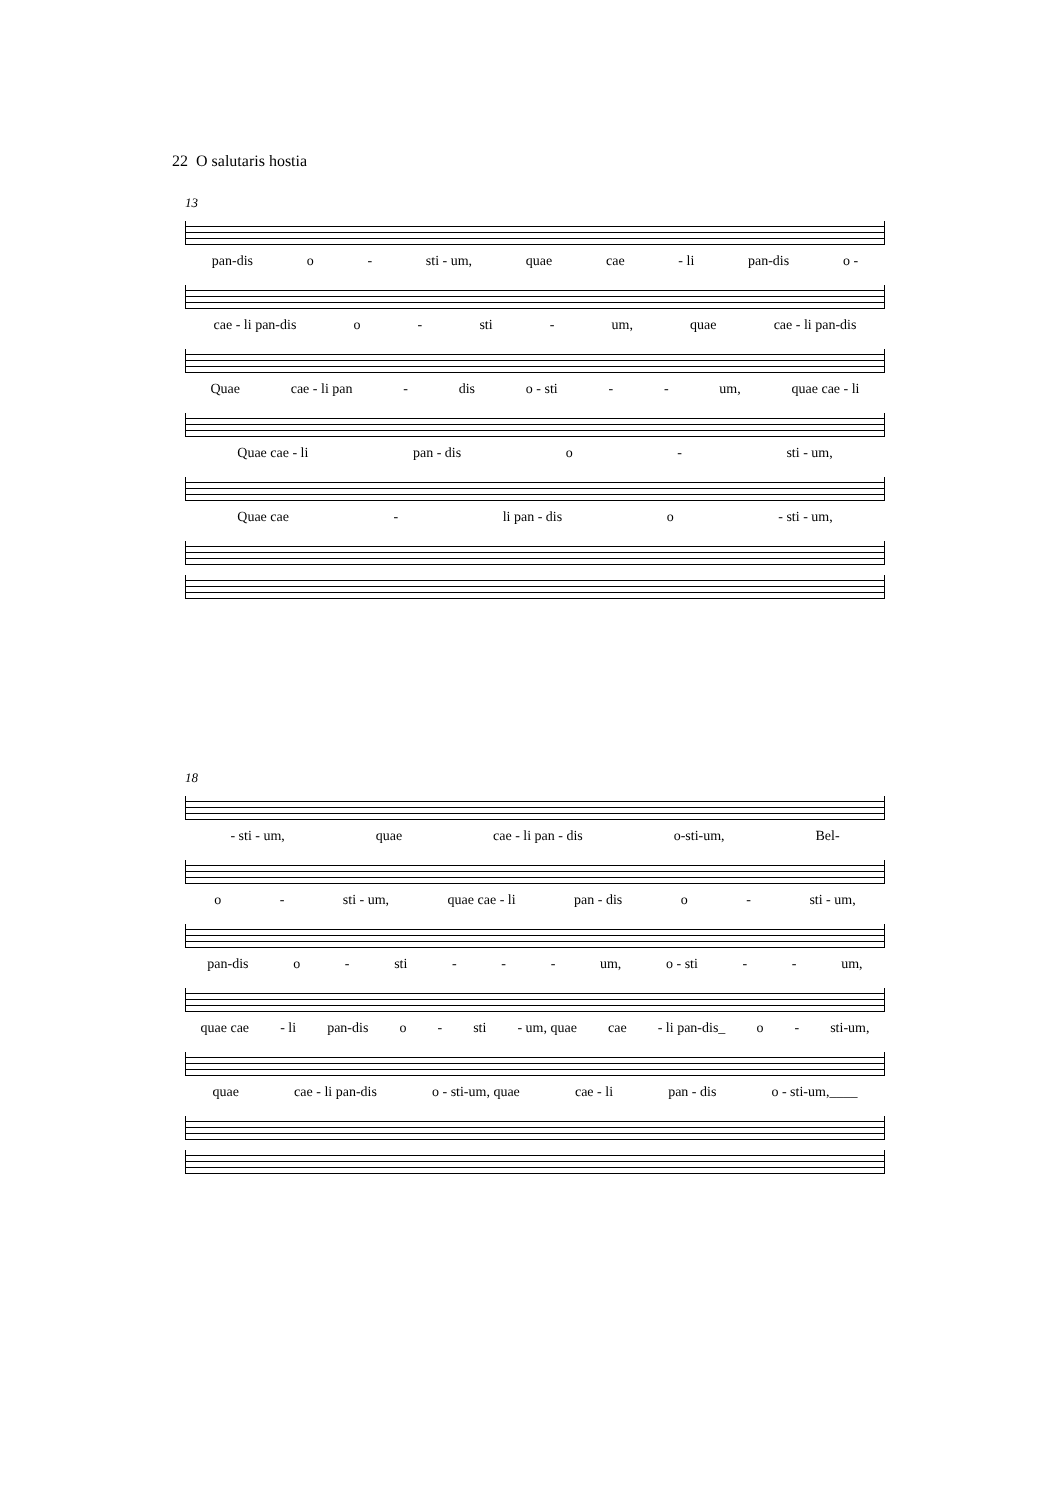22 O salutaris hostia
13
pan-dis o - sti - um, quae cae - li pan-dis o -
cae - li pan-dis o - sti - um, quae cae - li pan-dis
Quae cae - li pan - dis o - sti - - um, quae cae - li
Quae cae - li pan - dis o - sti - um,
Quae cae - li pan - dis o - sti - um,
18
- sti - um, quae cae - li pan - dis o-sti-um, Bel-
o - sti - um, quae cae - li pan - dis o - sti - um,
pan-dis o - sti - - - um, o - sti - - um,
quae cae - li pan-dis o - sti - um, quae cae - li pan-dis_ o - sti-um,
quae cae - li pan-dis o - sti-um, quae cae - li pan - dis o - sti-um,____